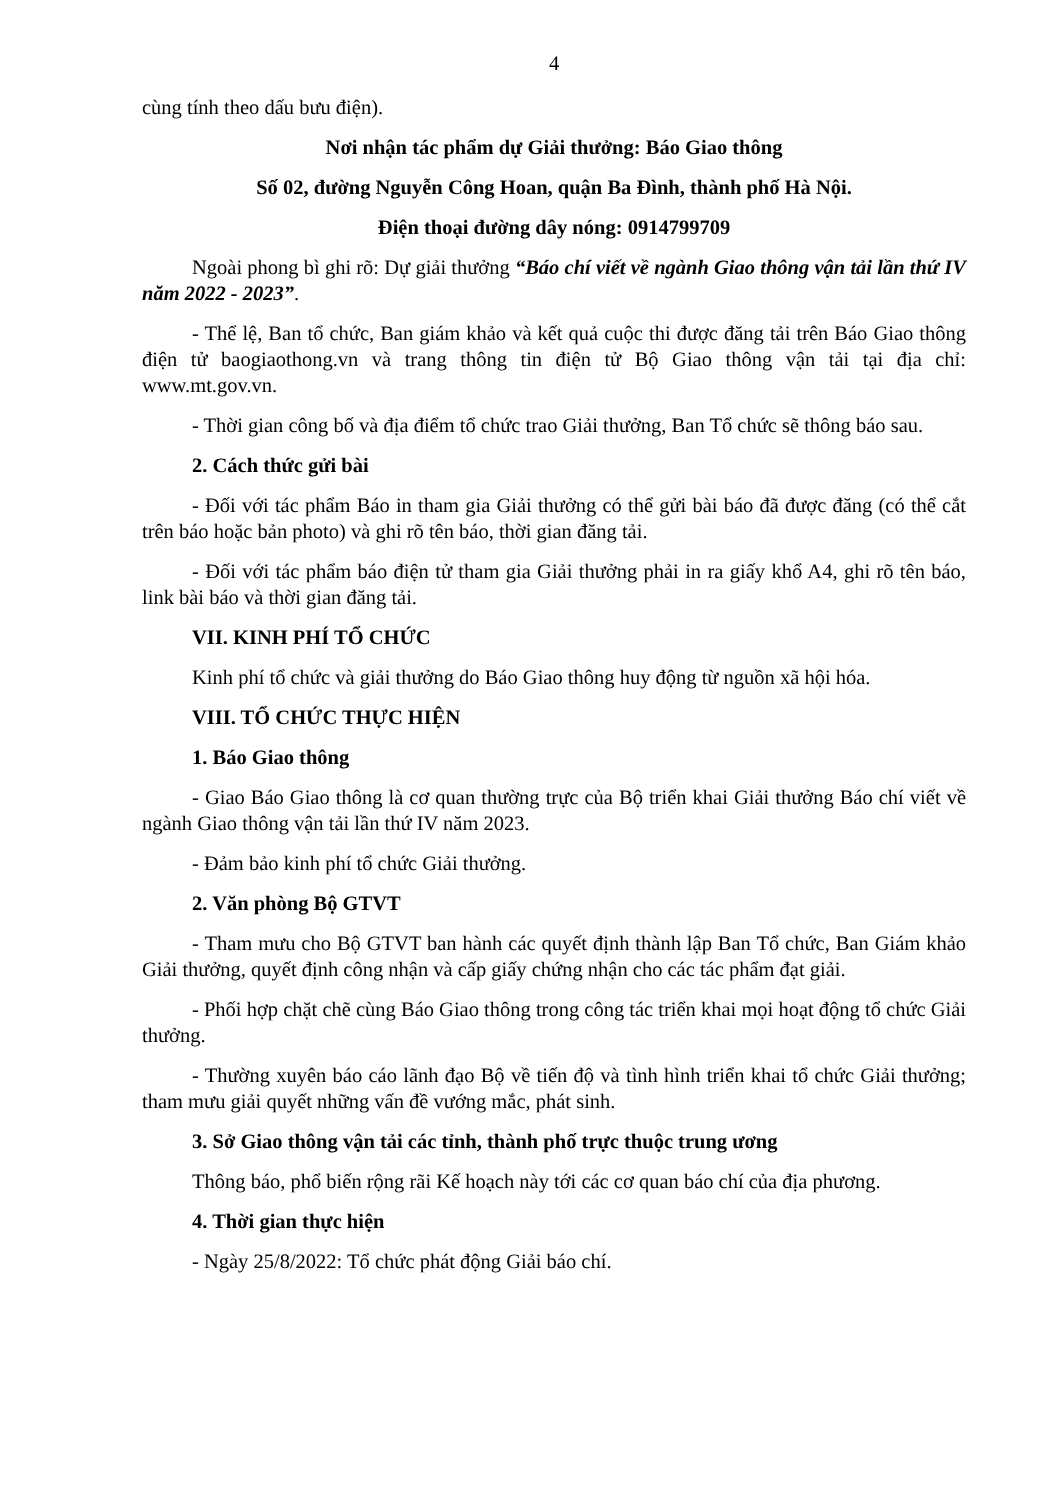4
cùng tính theo dấu bưu điện).
Nơi nhận tác phẩm dự Giải thưởng: Báo Giao thông
Số 02, đường Nguyễn Công Hoan, quận Ba Đình, thành phố Hà Nội.
Điện thoại đường dây nóng: 0914799709
Ngoài phong bì ghi rõ: Dự giải thưởng “Báo chí viết về ngành Giao thông vận tải lần thứ IV năm 2022 - 2023”.
- Thể lệ, Ban tổ chức, Ban giám khảo và kết quả cuộc thi được đăng tải trên Báo Giao thông điện tử baogiaothong.vn và trang thông tin điện tử Bộ Giao thông vận tải tại địa chỉ: www.mt.gov.vn.
- Thời gian công bố và địa điểm tổ chức trao Giải thưởng, Ban Tổ chức sẽ thông báo sau.
2. Cách thức gửi bài
- Đối với tác phẩm Báo in tham gia Giải thưởng có thể gửi bài báo đã được đăng (có thể cắt trên báo hoặc bản photo) và ghi rõ tên báo, thời gian đăng tải.
- Đối với tác phẩm báo điện tử tham gia Giải thưởng phải in ra giấy khổ A4, ghi rõ tên báo, link bài báo và thời gian đăng tải.
VII. KINH PHÍ TỔ CHỨC
Kinh phí tổ chức và giải thưởng do Báo Giao thông huy động từ nguồn xã hội hóa.
VIII. TỔ CHỨC THỰC HIỆN
1. Báo Giao thông
- Giao Báo Giao thông là cơ quan thường trực của Bộ triển khai Giải thưởng Báo chí viết về ngành Giao thông vận tải lần thứ IV năm 2023.
- Đảm bảo kinh phí tổ chức Giải thưởng.
2. Văn phòng Bộ GTVT
- Tham mưu cho Bộ GTVT ban hành các quyết định thành lập Ban Tổ chức, Ban Giám khảo Giải thưởng, quyết định công nhận và cấp giấy chứng nhận cho các tác phẩm đạt giải.
- Phối hợp chặt chẽ cùng Báo Giao thông trong công tác triển khai mọi hoạt động tổ chức Giải thưởng.
- Thường xuyên báo cáo lãnh đạo Bộ về tiến độ và tình hình triển khai tổ chức Giải thưởng; tham mưu giải quyết những vấn đề vướng mắc, phát sinh.
3. Sở Giao thông vận tải các tỉnh, thành phố trực thuộc trung ương
Thông báo, phổ biến rộng rãi Kế hoạch này tới các cơ quan báo chí của địa phương.
4. Thời gian thực hiện
- Ngày 25/8/2022: Tổ chức phát động Giải báo chí.